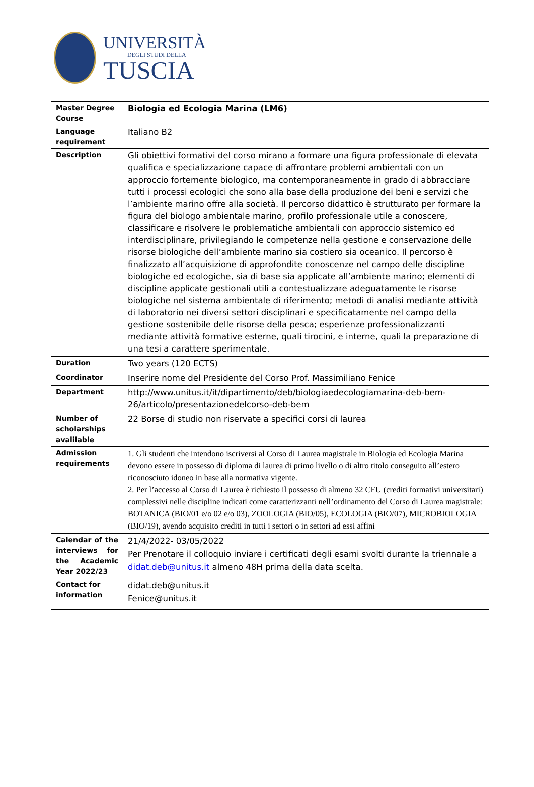UNIVERSITÀ
DEGLI STUDI DELLA
TUSCIA
| Master Degree Course | Biologia ed Ecologia Marina (LM6) |
| Language requirement | Italiano B2 |
| Description | Gli obiettivi formativi del corso mirano a formare una figura professionale di elevata qualifica e specializzazione capace di affrontare problemi ambientali con un approccio fortemente biologico, ma contemporaneamente in grado di abbracciare tutti i processi ecologici che sono alla base della produzione dei beni e servizi che l’ambiente marino offre alla società. Il percorso didattico è strutturato per formare la figura del biologo ambientale marino, profilo professionale utile a conoscere, classificare e risolvere le problematiche ambientali con approccio sistemico ed interdisciplinare, privilegiando le competenze nella gestione e conservazione delle risorse biologiche dell’ambiente marino sia costiero sia oceanico. Il percorso è finalizzato all’acquisizione di approfondite conoscenze nel campo delle discipline biologiche ed ecologiche, sia di base sia applicate all’ambiente marino; elementi di discipline applicate gestionali utili a contestualizzare adeguatamente le risorse biologiche nel sistema ambientale di riferimento; metodi di analisi mediante attività di laboratorio nei diversi settori disciplinari e specificatamente nel campo della gestione sostenibile delle risorse della pesca; esperienze professionalizzanti mediante attività formative esterne, quali tirocini, e interne, quali la preparazione di una tesi a carattere sperimentale. |
| Duration | Two years (120 ECTS) |
| Coordinator | Inserire nome del Presidente del Corso Prof. Massimiliano Fenice |
| Department | http://www.unitus.it/it/dipartimento/deb/biologiaedecologiamarina-deb-bem-26/articolo/presentazionedelcorso-deb-bem |
| Number of scholarships avalilable | 22 Borse di studio non riservate a specifici corsi di laurea |
| Admission requirements | 1. Gli studenti che intendono iscriversi al Corso di Laurea magistrale in Biologia ed Ecologia Marina devono essere in possesso di diploma di laurea di primo livello o di altro titolo conseguito all’estero riconosciuto idoneo in base alla normativa vigente. 2. Per l’accesso al Corso di Laurea è richiesto il possesso di almeno 32 CFU (crediti formativi universitari) complessivi nelle discipline indicati come caratterizzanti nell’ordinamento del Corso di Laurea magistrale: BOTANICA (BIO/01 e/o 02 e/o 03), ZOOLOGIA (BIO/05), ECOLOGIA (BIO/07), MICROBIOLOGIA (BIO/19), avendo acquisito crediti in tutti i settori o in settori ad essi affini |
| Calendar of the interviews for the Academic Year 2022/23 | 21/4/2022- 03/05/2022 Per Prenotare il colloquio inviare i certificati degli esami svolti durante la triennale a didat.deb@unitus.it almeno 48H prima della data scelta. |
| Contact for information | didat.deb@unitus.it Fenice@unitus.it |